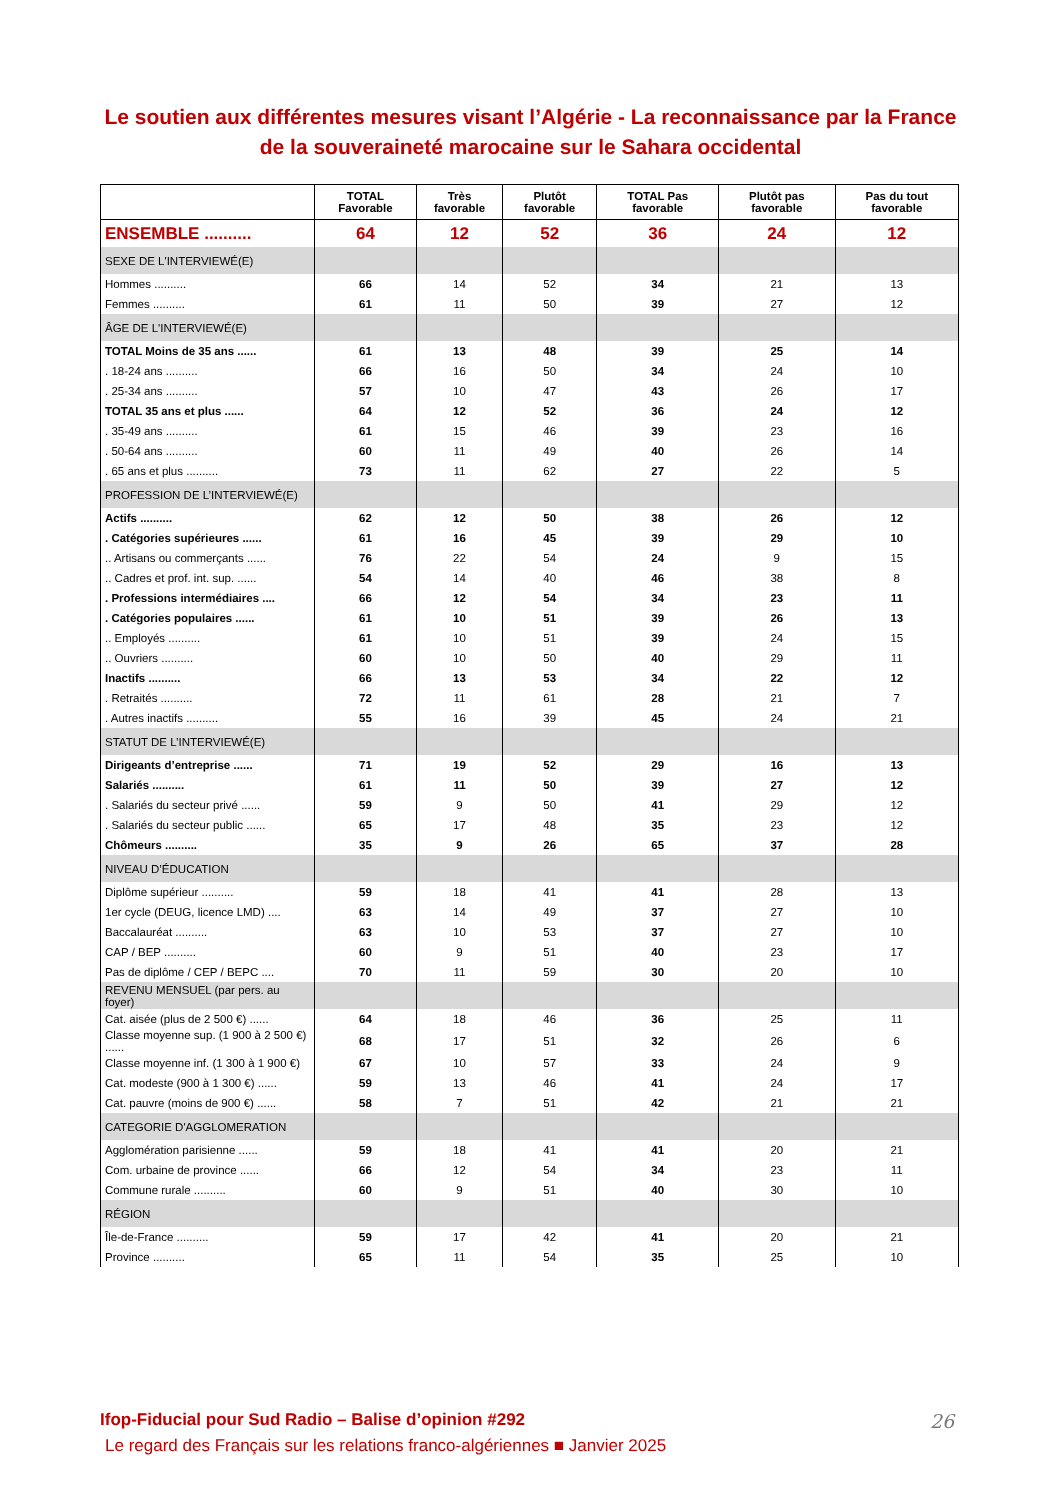Le soutien aux différentes mesures visant l’Algérie - La reconnaissance par la France de la souveraineté marocaine sur le Sahara occidental
| | TOTAL Favorable | Très favorable | Plutôt favorable | TOTAL Pas favorable | Plutôt pas favorable | Pas du tout favorable |
| --- | --- | --- | --- | --- | --- | --- |
| ENSEMBLE .......... | 64 | 12 | 52 | 36 | 24 | 12 |
| SEXE DE L'INTERVIEWÉ(E) | | | | | | |
| Hommes .......... | 66 | 14 | 52 | 34 | 21 | 13 |
| Femmes .......... | 61 | 11 | 50 | 39 | 27 | 12 |
| ÂGE DE L'INTERVIEWÉ(E) | | | | | | |
| TOTAL Moins de 35 ans ...... | 61 | 13 | 48 | 39 | 25 | 14 |
| . 18-24 ans .......... | 66 | 16 | 50 | 34 | 24 | 10 |
| . 25-34 ans .......... | 57 | 10 | 47 | 43 | 26 | 17 |
| TOTAL 35 ans et plus ...... | 64 | 12 | 52 | 36 | 24 | 12 |
| . 35-49 ans .......... | 61 | 15 | 46 | 39 | 23 | 16 |
| . 50-64 ans .......... | 60 | 11 | 49 | 40 | 26 | 14 |
| . 65 ans et plus .......... | 73 | 11 | 62 | 27 | 22 | 5 |
| PROFESSION DE L’INTERVIEWÉ(E) | | | | | | |
| Actifs .......... | 62 | 12 | 50 | 38 | 26 | 12 |
| . Catégories supérieures ...... | 61 | 16 | 45 | 39 | 29 | 10 |
| .. Artisans ou commerçants ...... | 76 | 22 | 54 | 24 | 9 | 15 |
| .. Cadres et prof. int. sup. ...... | 54 | 14 | 40 | 46 | 38 | 8 |
| . Professions intermédiaires .... | 66 | 12 | 54 | 34 | 23 | 11 |
| . Catégories populaires ...... | 61 | 10 | 51 | 39 | 26 | 13 |
| .. Employés .......... | 61 | 10 | 51 | 39 | 24 | 15 |
| .. Ouvriers .......... | 60 | 10 | 50 | 40 | 29 | 11 |
| Inactifs .......... | 66 | 13 | 53 | 34 | 22 | 12 |
| . Retraités .......... | 72 | 11 | 61 | 28 | 21 | 7 |
| . Autres inactifs .......... | 55 | 16 | 39 | 45 | 24 | 21 |
| STATUT DE L’INTERVIEWÉ(E) | | | | | | |
| Dirigeants d’entreprise ...... | 71 | 19 | 52 | 29 | 16 | 13 |
| Salariés .......... | 61 | 11 | 50 | 39 | 27 | 12 |
| . Salariés du secteur privé ...... | 59 | 9 | 50 | 41 | 29 | 12 |
| . Salariés du secteur public ...... | 65 | 17 | 48 | 35 | 23 | 12 |
| Chômeurs .......... | 35 | 9 | 26 | 65 | 37 | 28 |
| NIVEAU D’ÉDUCATION | | | | | | |
| Diplôme supérieur .......... | 59 | 18 | 41 | 41 | 28 | 13 |
| 1er cycle (DEUG, licence LMD) .... | 63 | 14 | 49 | 37 | 27 | 10 |
| Baccalauréat .......... | 63 | 10 | 53 | 37 | 27 | 10 |
| CAP / BEP .......... | 60 | 9 | 51 | 40 | 23 | 17 |
| Pas de diplôme / CEP / BEPC .... | 70 | 11 | 59 | 30 | 20 | 10 |
| REVENU MENSUEL (par pers. au foyer) | | | | | | |
| Cat. aisée (plus de 2 500 €) ...... | 64 | 18 | 46 | 36 | 25 | 11 |
| Classe moyenne sup. (1 900 à 2 500 €) ...... | 68 | 17 | 51 | 32 | 26 | 6 |
| Classe moyenne inf. (1 300 à 1 900 €) | 67 | 10 | 57 | 33 | 24 | 9 |
| Cat. modeste (900 à 1 300 €) ...... | 59 | 13 | 46 | 41 | 24 | 17 |
| Cat. pauvre (moins de 900 €) ...... | 58 | 7 | 51 | 42 | 21 | 21 |
| CATEGORIE D'AGGLOMERATION | | | | | | |
| Agglomération parisienne ...... | 59 | 18 | 41 | 41 | 20 | 21 |
| Com. urbaine de province ...... | 66 | 12 | 54 | 34 | 23 | 11 |
| Commune rurale .......... | 60 | 9 | 51 | 40 | 30 | 10 |
| RÉGION | | | | | | |
| Île-de-France .......... | 59 | 17 | 42 | 41 | 20 | 21 |
| Province .......... | 65 | 11 | 54 | 35 | 25 | 10 |
Ifop-Fiducial pour Sud Radio – Balise d’opinion #292
26
Le regard des Français sur les relations franco-algériennes ■ Janvier 2025